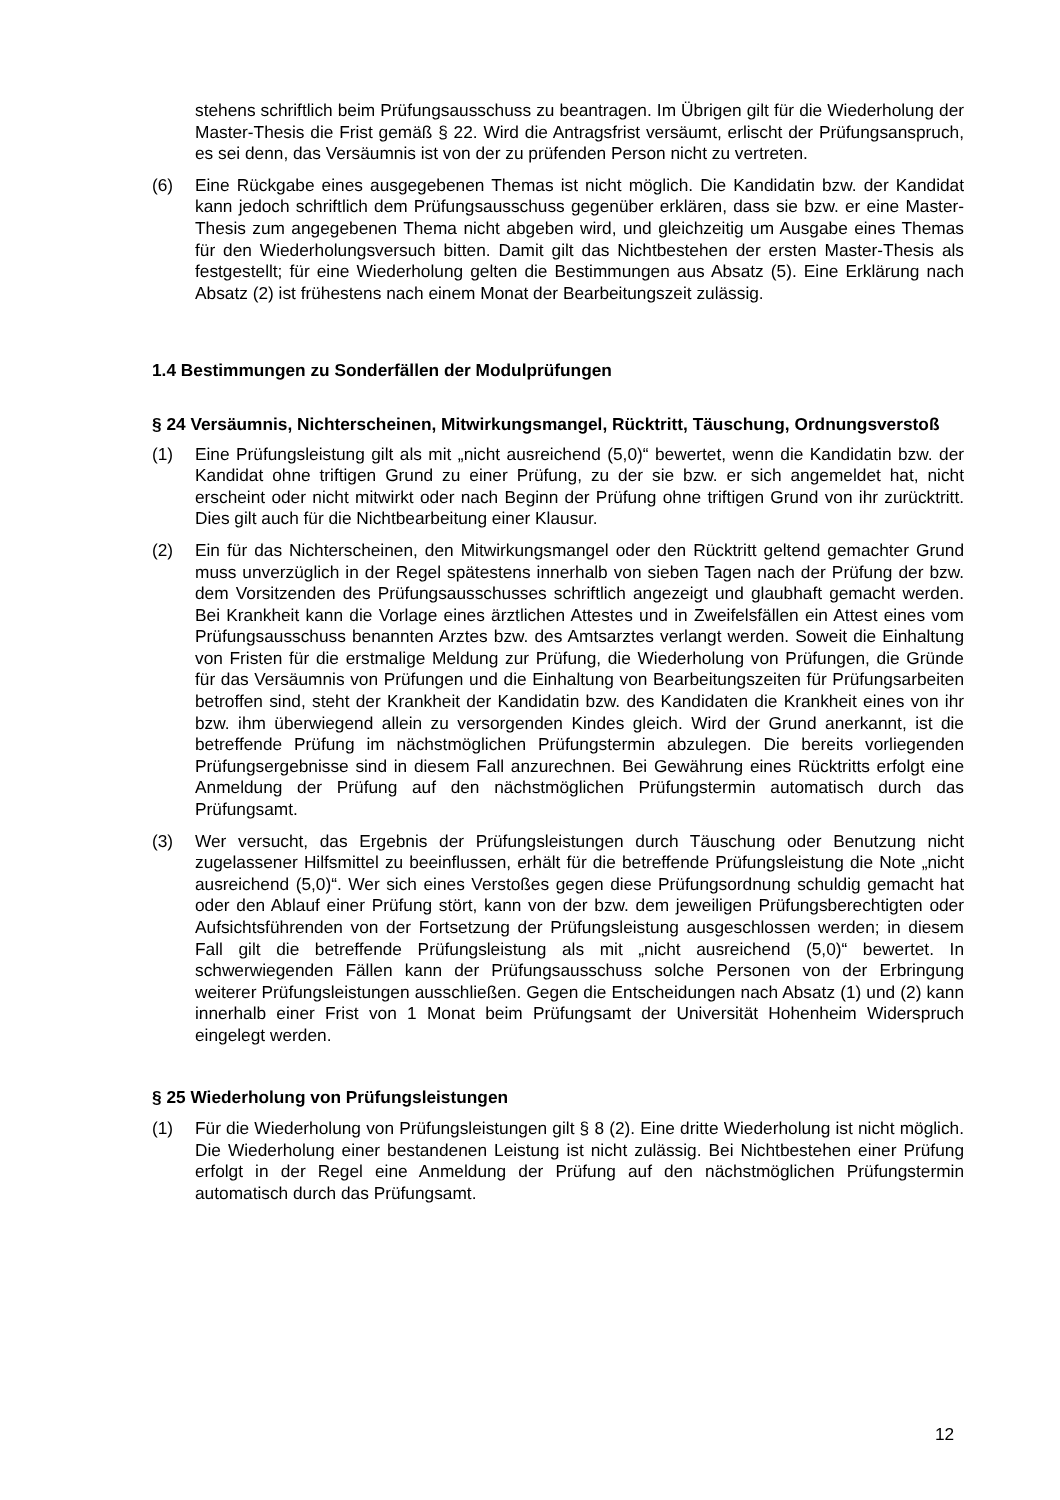stehens schriftlich beim Prüfungsausschuss zu beantragen. Im Übrigen gilt für die Wiederholung der Master-Thesis die Frist gemäß § 22. Wird die Antragsfrist versäumt, erlischt der Prüfungsanspruch, es sei denn, das Versäumnis ist von der zu prüfenden Person nicht zu vertreten.
(6) Eine Rückgabe eines ausgegebenen Themas ist nicht möglich. Die Kandidatin bzw. der Kandidat kann jedoch schriftlich dem Prüfungsausschuss gegenüber erklären, dass sie bzw. er eine Master-Thesis zum angegebenen Thema nicht abgeben wird, und gleichzeitig um Ausgabe eines Themas für den Wiederholungsversuch bitten. Damit gilt das Nichtbestehen der ersten Master-Thesis als festgestellt; für eine Wiederholung gelten die Bestimmungen aus Absatz (5). Eine Erklärung nach Absatz (2) ist frühestens nach einem Monat der Bearbeitungszeit zulässig.
1.4 Bestimmungen zu Sonderfällen der Modulprüfungen
§ 24 Versäumnis, Nichterscheinen, Mitwirkungsmangel, Rücktritt, Täuschung, Ordnungsverstoß
(1) Eine Prüfungsleistung gilt als mit „nicht ausreichend (5,0)“ bewertet, wenn die Kandidatin bzw. der Kandidat ohne triftigen Grund zu einer Prüfung, zu der sie bzw. er sich angemeldet hat, nicht erscheint oder nicht mitwirkt oder nach Beginn der Prüfung ohne triftigen Grund von ihr zurücktritt. Dies gilt auch für die Nichtbearbeitung einer Klausur.
(2) Ein für das Nichterscheinen, den Mitwirkungsmangel oder den Rücktritt geltend gemachter Grund muss unverzüglich in der Regel spätestens innerhalb von sieben Tagen nach der Prüfung der bzw. dem Vorsitzenden des Prüfungsausschusses schriftlich angezeigt und glaubhaft gemacht werden. Bei Krankheit kann die Vorlage eines ärztlichen Attestes und in Zweifelsfällen ein Attest eines vom Prüfungsausschuss benannten Arztes bzw. des Amtsarztes verlangt werden. Soweit die Einhaltung von Fristen für die erstmalige Meldung zur Prüfung, die Wiederholung von Prüfungen, die Gründe für das Versäumnis von Prüfungen und die Einhaltung von Bearbeitungszeiten für Prüfungsarbeiten betroffen sind, steht der Krankheit der Kandidatin bzw. des Kandidaten die Krankheit eines von ihr bzw. ihm überwiegend allein zu versorgenden Kindes gleich. Wird der Grund anerkannt, ist die betreffende Prüfung im nächstmöglichen Prüfungstermin abzulegen. Die bereits vorliegenden Prüfungsergebnisse sind in diesem Fall anzurechnen. Bei Gewährung eines Rücktritts erfolgt eine Anmeldung der Prüfung auf den nächstmöglichen Prüfungstermin automatisch durch das Prüfungsamt.
(3) Wer versucht, das Ergebnis der Prüfungsleistungen durch Täuschung oder Benutzung nicht zugelassener Hilfsmittel zu beeinflussen, erhält für die betreffende Prüfungsleistung die Note „nicht ausreichend (5,0)“. Wer sich eines Verstoßes gegen diese Prüfungsordnung schuldig gemacht hat oder den Ablauf einer Prüfung stört, kann von der bzw. dem jeweiligen Prüfungsberechtigten oder Aufsichtsführenden von der Fortsetzung der Prüfungsleistung ausgeschlossen werden; in diesem Fall gilt die betreffende Prüfungsleistung als mit „nicht ausreichend (5,0)“ bewertet. In schwerwiegenden Fällen kann der Prüfungsausschuss solche Personen von der Erbringung weiterer Prüfungsleistungen ausschließen. Gegen die Entscheidungen nach Absatz (1) und (2) kann innerhalb einer Frist von 1 Monat beim Prüfungsamt der Universität Hohenheim Widerspruch eingelegt werden.
§ 25 Wiederholung von Prüfungsleistungen
(1) Für die Wiederholung von Prüfungsleistungen gilt § 8 (2). Eine dritte Wiederholung ist nicht möglich. Die Wiederholung einer bestandenen Leistung ist nicht zulässig. Bei Nichtbestehen einer Prüfung erfolgt in der Regel eine Anmeldung der Prüfung auf den nächstmöglichen Prüfungstermin automatisch durch das Prüfungsamt.
12